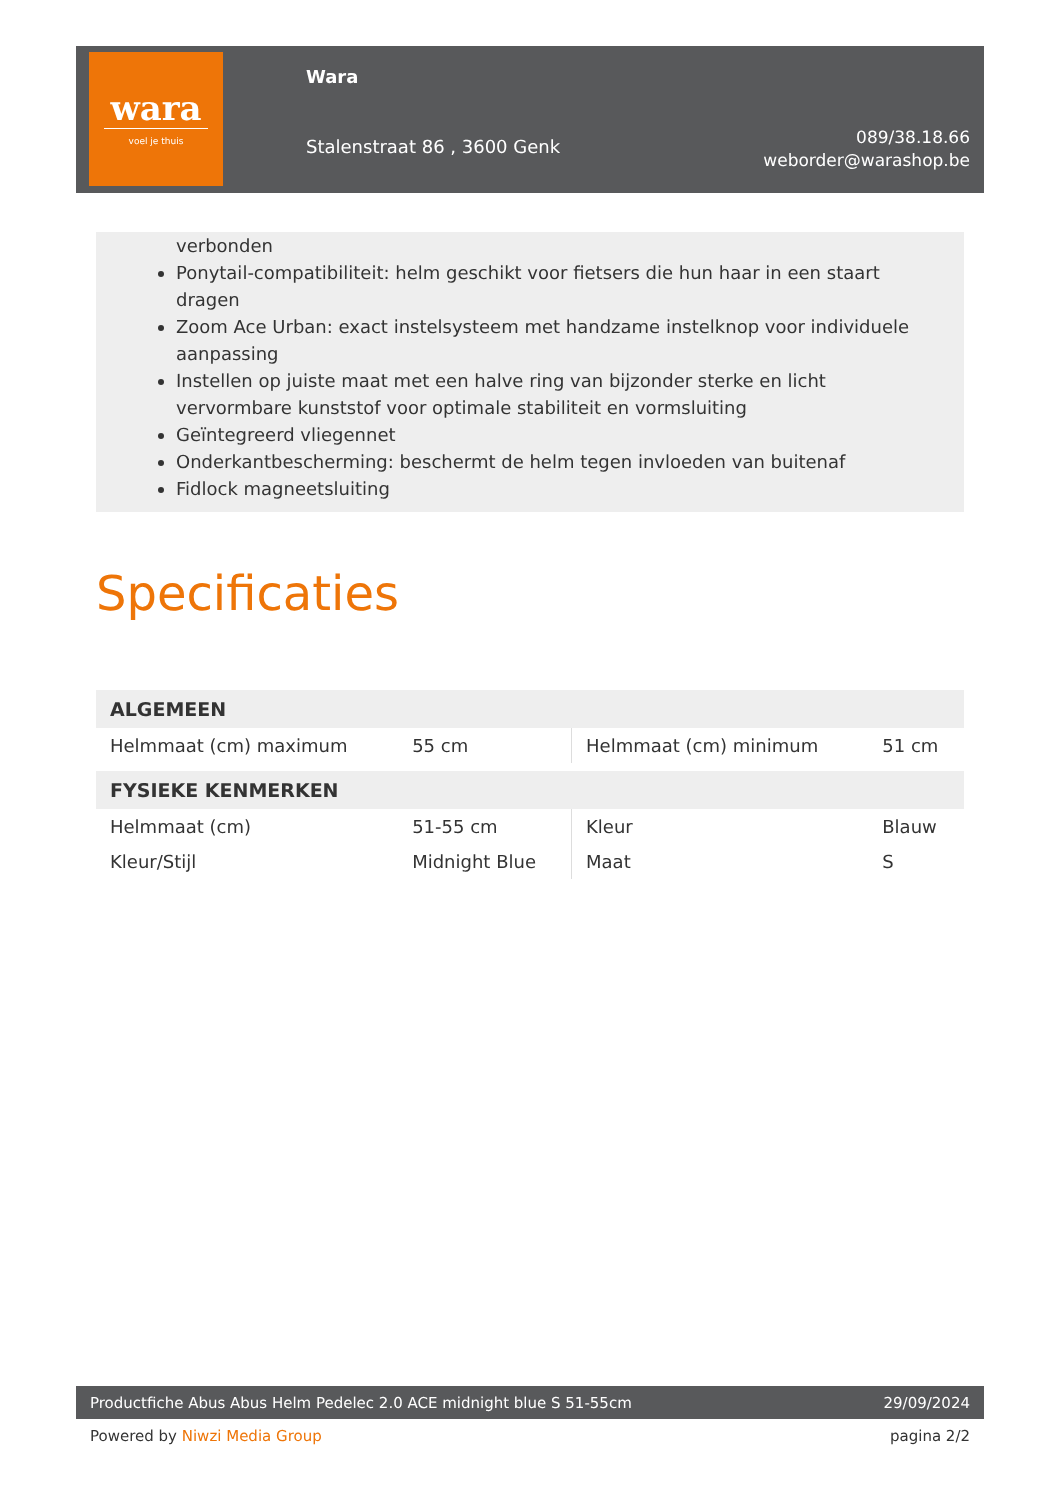wara
voel je thuis
Wara
Stalenstraat 86 , 3600 Genk
089/38.18.66
weborder@warashop.be
verbonden
Ponytail-compatibiliteit: helm geschikt voor fietsers die hun haar in een staart dragen
Zoom Ace Urban: exact instelsysteem met handzame instelknop voor individuele aanpassing
Instellen op juiste maat met een halve ring van bijzonder sterke en licht vervormbare kunststof voor optimale stabiliteit en vormsluiting
Geïntegreerd vliegennet
Onderkantbescherming: beschermt de helm tegen invloeden van buitenaf
Fidlock magneetsluiting
Specificaties
| ALGEMEEN | | | |
| --- | --- | --- | --- |
| Helmmaat (cm) maximum | 55 cm | Helmmaat (cm) minimum | 51 cm |
| FYSIEKE KENMERKEN | | | |
| Helmmaat (cm) | 51-55 cm | Kleur | Blauw |
| Kleur/Stijl | Midnight Blue | Maat | S |
Productfiche Abus Abus Helm Pedelec 2.0 ACE midnight blue S 51-55cm 29/09/2024
Powered by Niwzi Media Group pagina 2/2